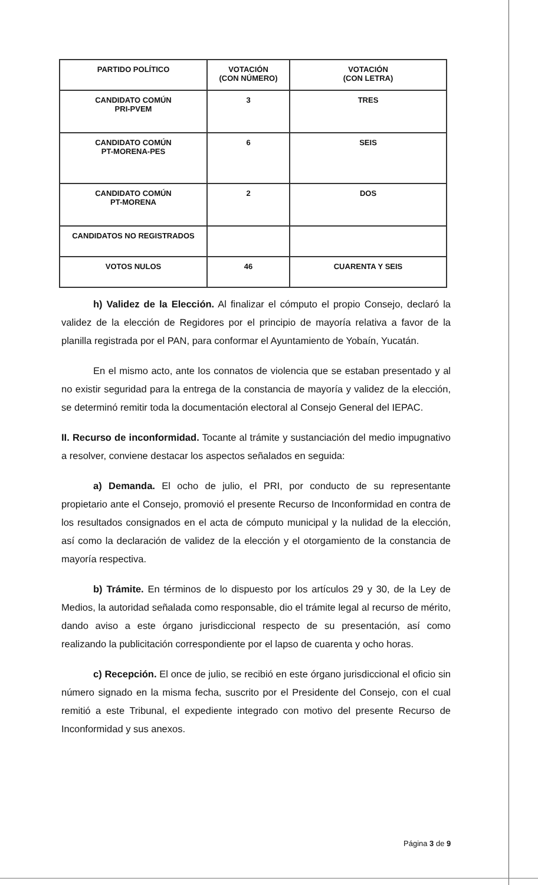| PARTIDO POLÍTICO | VOTACIÓN (CON NÚMERO) | VOTACIÓN (CON LETRA) |
| --- | --- | --- |
| CANDIDATO COMÚN PRI-PVEM | 3 | TRES |
| CANDIDATO COMÚN PT-MORENA-PES | 6 | SEIS |
| CANDIDATO COMÚN PT-MORENA | 2 | DOS |
| CANDIDATOS NO REGISTRADOS | | |
| VOTOS NULOS | 46 | CUARENTA Y SEIS |
h) Validez de la Elección. Al finalizar el cómputo el propio Consejo, declaró la validez de la elección de Regidores por el principio de mayoría relativa a favor de la planilla registrada por el PAN, para conformar el Ayuntamiento de Yobaín, Yucatán.
En el mismo acto, ante los connatos de violencia que se estaban presentado y al no existir seguridad para la entrega de la constancia de mayoría y validez de la elección, se determinó remitir toda la documentación electoral al Consejo General del IEPAC.
II. Recurso de inconformidad. Tocante al trámite y sustanciación del medio impugnativo a resolver, conviene destacar los aspectos señalados en seguida:
a) Demanda. El ocho de julio, el PRI, por conducto de su representante propietario ante el Consejo, promovió el presente Recurso de Inconformidad en contra de los resultados consignados en el acta de cómputo municipal y la nulidad de la elección, así como la declaración de validez de la elección y el otorgamiento de la constancia de mayoría respectiva.
b) Trámite. En términos de lo dispuesto por los artículos 29 y 30, de la Ley de Medios, la autoridad señalada como responsable, dio el trámite legal al recurso de mérito, dando aviso a este órgano jurisdiccional respecto de su presentación, así como realizando la publicitación correspondiente por el lapso de cuarenta y ocho horas.
c) Recepción. El once de julio, se recibió en este órgano jurisdiccional el oficio sin número signado en la misma fecha, suscrito por el Presidente del Consejo, con el cual remitió a este Tribunal, el expediente integrado con motivo del presente Recurso de Inconformidad y sus anexos.
Página 3 de 9